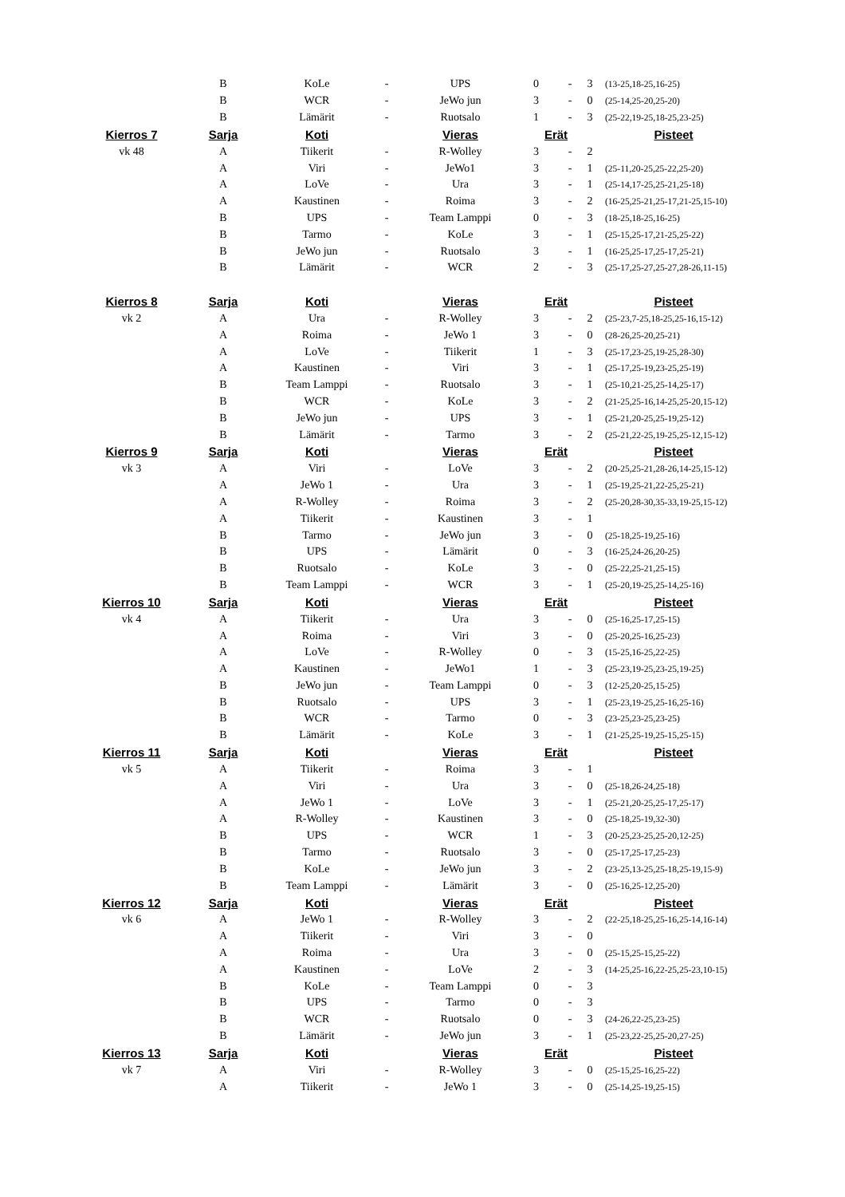| | B | KoLe | - | UPS | 0 | - | 3 | (13-25,18-25,16-25) |
| | B | WCR | - | JeWo jun | 3 | - | 0 | (25-14,25-20,25-20) |
| | B | Lämärit | - | Ruotsalo | 1 | - | 3 | (25-22,19-25,18-25,23-25) |
| Kierros 7 | Sarja | Koti | | Vieras | Erät | | | Pisteet |
| vk 48 | A | Tiikerit | - | R-Wolley | 3 | - | 2 | |
| | A | Viri | - | JeWo1 | 3 | - | 1 | (25-11,20-25,25-22,25-20) |
| | A | LoVe | - | Ura | 3 | - | 1 | (25-14,17-25,25-21,25-18) |
| | A | Kaustinen | - | Roima | 3 | - | 2 | (16-25,25-21,25-17,21-25,15-10) |
| | B | UPS | - | Team Lamppi | 0 | - | 3 | (18-25,18-25,16-25) |
| | B | Tarmo | - | KoLe | 3 | - | 1 | (25-15,25-17,21-25,25-22) |
| | B | JeWo jun | - | Ruotsalo | 3 | - | 1 | (16-25,25-17,25-17,25-21) |
| | B | Lämärit | - | WCR | 2 | - | 3 | (25-17,25-27,25-27,28-26,11-15) |
| Kierros 8 | Sarja | Koti | | Vieras | Erät | | | Pisteet |
| vk 2 | A | Ura | - | R-Wolley | 3 | - | 2 | (25-23,7-25,18-25,25-16,15-12) |
| | A | Roima | - | JeWo 1 | 3 | - | 0 | (28-26,25-20,25-21) |
| | A | LoVe | - | Tiikerit | 1 | - | 3 | (25-17,23-25,19-25,28-30) |
| | A | Kaustinen | - | Viri | 3 | - | 1 | (25-17,25-19,23-25,25-19) |
| | B | Team Lamppi | - | Ruotsalo | 3 | - | 1 | (25-10,21-25,25-14,25-17) |
| | B | WCR | - | KoLe | 3 | - | 2 | (21-25,25-16,14-25,25-20,15-12) |
| | B | JeWo jun | - | UPS | 3 | - | 1 | (25-21,20-25,25-19,25-12) |
| | B | Lämärit | - | Tarmo | 3 | - | 2 | (25-21,22-25,19-25,25-12,15-12) |
| Kierros 9 | Sarja | Koti | | Vieras | Erät | | | Pisteet |
| vk 3 | A | Viri | - | LoVe | 3 | - | 2 | (20-25,25-21,28-26,14-25,15-12) |
| | A | JeWo 1 | - | Ura | 3 | - | 1 | (25-19,25-21,22-25,25-21) |
| | A | R-Wolley | - | Roima | 3 | - | 2 | (25-20,28-30,35-33,19-25,15-12) |
| | A | Tiikerit | - | Kaustinen | 3 | - | 1 | |
| | B | Tarmo | - | JeWo jun | 3 | - | 0 | (25-18,25-19,25-16) |
| | B | UPS | - | Lämärit | 0 | - | 3 | (16-25,24-26,20-25) |
| | B | Ruotsalo | - | KoLe | 3 | - | 0 | (25-22,25-21,25-15) |
| | B | Team Lamppi | - | WCR | 3 | - | 1 | (25-20,19-25,25-14,25-16) |
| Kierros 10 | Sarja | Koti | | Vieras | Erät | | | Pisteet |
| vk 4 | A | Tiikerit | - | Ura | 3 | - | 0 | (25-16,25-17,25-15) |
| | A | Roima | - | Viri | 3 | - | 0 | (25-20,25-16,25-23) |
| | A | LoVe | - | R-Wolley | 0 | - | 3 | (15-25,16-25,22-25) |
| | A | Kaustinen | - | JeWo1 | 1 | - | 3 | (25-23,19-25,23-25,19-25) |
| | B | JeWo jun | - | Team Lamppi | 0 | - | 3 | (12-25,20-25,15-25) |
| | B | Ruotsalo | - | UPS | 3 | - | 1 | (25-23,19-25,25-16,25-16) |
| | B | WCR | - | Tarmo | 0 | - | 3 | (23-25,23-25,23-25) |
| | B | Lämärit | - | KoLe | 3 | - | 1 | (21-25,25-19,25-15,25-15) |
| Kierros 11 | Sarja | Koti | | Vieras | Erät | | | Pisteet |
| vk 5 | A | Tiikerit | - | Roima | 3 | - | 1 | |
| | A | Viri | - | Ura | 3 | - | 0 | (25-18,26-24,25-18) |
| | A | JeWo 1 | - | LoVe | 3 | - | 1 | (25-21,20-25,25-17,25-17) |
| | A | R-Wolley | - | Kaustinen | 3 | - | 0 | (25-18,25-19,32-30) |
| | B | UPS | - | WCR | 1 | - | 3 | (20-25,23-25,25-20,12-25) |
| | B | Tarmo | - | Ruotsalo | 3 | - | 0 | (25-17,25-17,25-23) |
| | B | KoLe | - | JeWo jun | 3 | - | 2 | (23-25,13-25,25-18,25-19,15-9) |
| | B | Team Lamppi | - | Lämärit | 3 | - | 0 | (25-16,25-12,25-20) |
| Kierros 12 | Sarja | Koti | | Vieras | Erät | | | Pisteet |
| vk 6 | A | JeWo 1 | - | R-Wolley | 3 | - | 2 | (22-25,18-25,25-16,25-14,16-14) |
| | A | Tiikerit | - | Viri | 3 | - | 0 | |
| | A | Roima | - | Ura | 3 | - | 0 | (25-15,25-15,25-22) |
| | A | Kaustinen | - | LoVe | 2 | - | 3 | (14-25,25-16,22-25,25-23,10-15) |
| | B | KoLe | - | Team Lamppi | 0 | - | 3 | |
| | B | UPS | - | Tarmo | 0 | - | 3 | |
| | B | WCR | - | Ruotsalo | 0 | - | 3 | (24-26,22-25,23-25) |
| | B | Lämärit | - | JeWo jun | 3 | - | 1 | (25-23,22-25,25-20,27-25) |
| Kierros 13 | Sarja | Koti | | Vieras | Erät | | | Pisteet |
| vk 7 | A | Viri | - | R-Wolley | 3 | - | 0 | (25-15,25-16,25-22) |
| | A | Tiikerit | - | JeWo 1 | 3 | - | 0 | (25-14,25-19,25-15) |